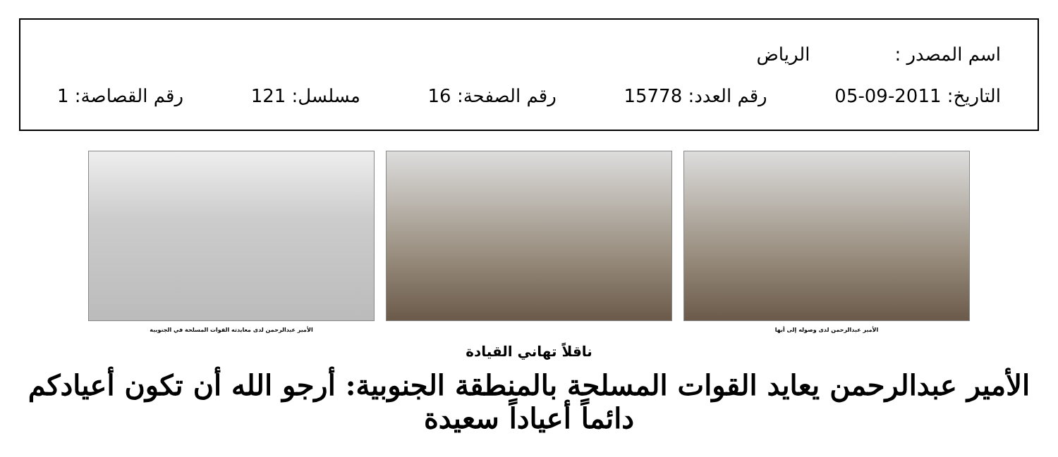اسم المصدر : الرياض
التاريخ: 2011-09-05 رقم العدد: 15778 رقم الصفحة: 16 مسلسل: 121 رقم القصاصة: 1
الأمير عبدالرحمن لدى وصوله إلى أبها الأمير عبدالرحمن لدى معايدته القوات المسلحة في الجنوبية
ناقلاً تهاني القيادة
الأمير عبدالرحمن يعايد القوات المسلحة بالمنطقة الجنوبية: أرجو الله أن تكون أعيادكم دائماً أعياداً سعيدة